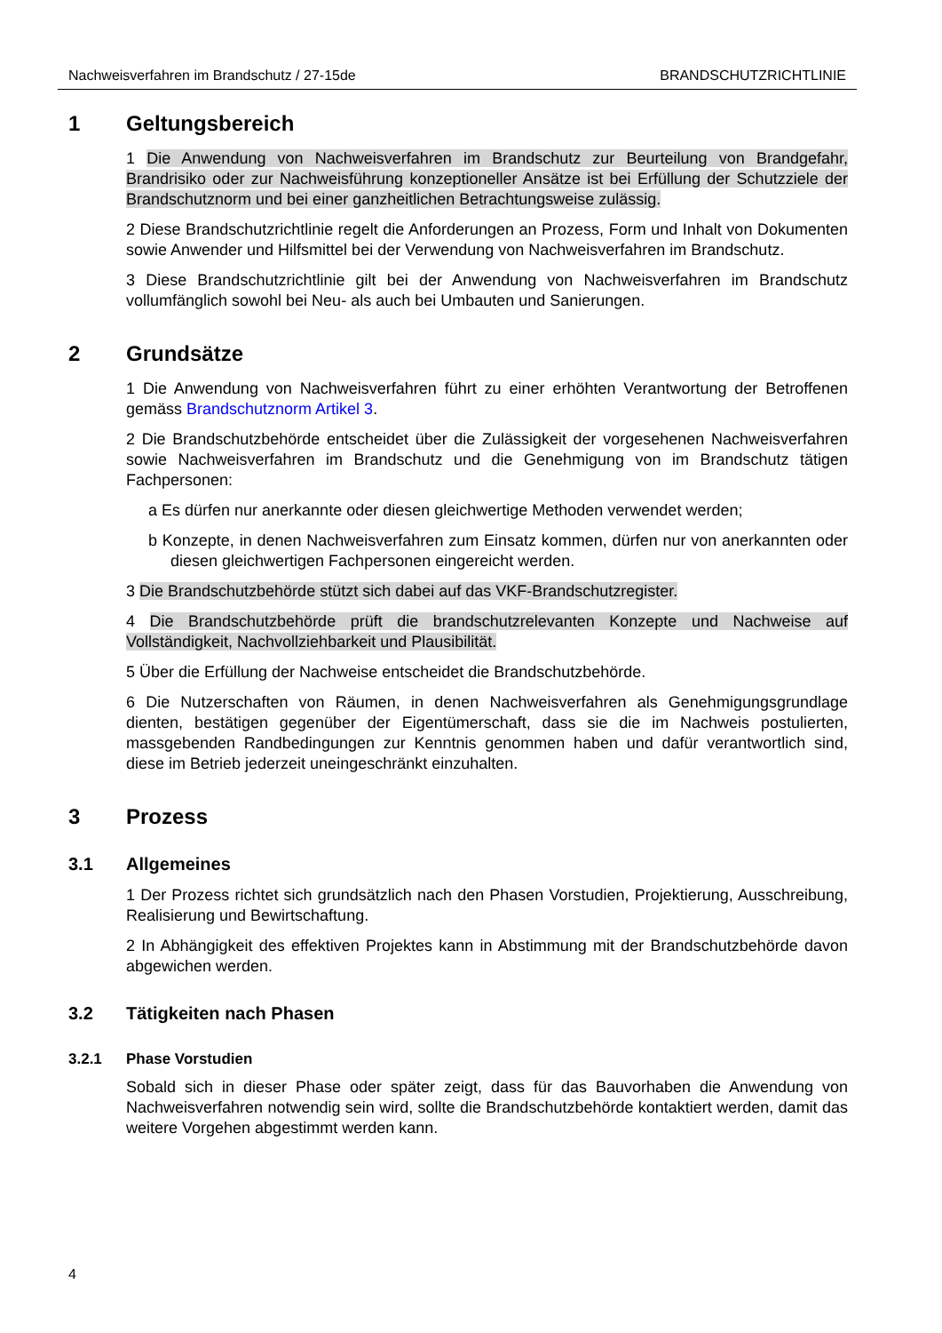Nachweisverfahren im Brandschutz / 27-15de BRANDSCHUTZRICHTLINIE
1 Geltungsbereich
1 Die Anwendung von Nachweisverfahren im Brandschutz zur Beurteilung von Brandgefahr, Brandrisiko oder zur Nachweisführung konzeptioneller Ansätze ist bei Erfüllung der Schutzziele der Brandschutznorm und bei einer ganzheitlichen Betrachtungsweise zulässig.
2 Diese Brandschutzrichtlinie regelt die Anforderungen an Prozess, Form und Inhalt von Dokumenten sowie Anwender und Hilfsmittel bei der Verwendung von Nachweisverfahren im Brandschutz.
3 Diese Brandschutzrichtlinie gilt bei der Anwendung von Nachweisverfahren im Brandschutz vollumfänglich sowohl bei Neu- als auch bei Umbauten und Sanierungen.
2 Grundsätze
1 Die Anwendung von Nachweisverfahren führt zu einer erhöhten Verantwortung der Betroffenen gemäss Brandschutznorm Artikel 3.
2 Die Brandschutzbehörde entscheidet über die Zulässigkeit der vorgesehenen Nachweisverfahren sowie Nachweisverfahren im Brandschutz und die Genehmigung von im Brandschutz tätigen Fachpersonen:
a Es dürfen nur anerkannte oder diesen gleichwertige Methoden verwendet werden;
b Konzepte, in denen Nachweisverfahren zum Einsatz kommen, dürfen nur von anerkannten oder diesen gleichwertigen Fachpersonen eingereicht werden.
3 Die Brandschutzbehörde stützt sich dabei auf das VKF-Brandschutzregister.
4 Die Brandschutzbehörde prüft die brandschutzrelevanten Konzepte und Nachweise auf Vollständigkeit, Nachvollziehbarkeit und Plausibilität.
5 Über die Erfüllung der Nachweise entscheidet die Brandschutzbehörde.
6 Die Nutzerschaften von Räumen, in denen Nachweisverfahren als Genehmigungsgrundlage dienten, bestätigen gegenüber der Eigentümerschaft, dass sie die im Nachweis postulierten, massgebenden Randbedingungen zur Kenntnis genommen haben und dafür verantwortlich sind, diese im Betrieb jederzeit uneingeschränkt einzuhalten.
3 Prozess
3.1 Allgemeines
1 Der Prozess richtet sich grundsätzlich nach den Phasen Vorstudien, Projektierung, Ausschreibung, Realisierung und Bewirtschaftung.
2 In Abhängigkeit des effektiven Projektes kann in Abstimmung mit der Brandschutzbehörde davon abgewichen werden.
3.2 Tätigkeiten nach Phasen
3.2.1 Phase Vorstudien
Sobald sich in dieser Phase oder später zeigt, dass für das Bauvorhaben die Anwendung von Nachweisverfahren notwendig sein wird, sollte die Brandschutzbehörde kontaktiert werden, damit das weitere Vorgehen abgestimmt werden kann.
4